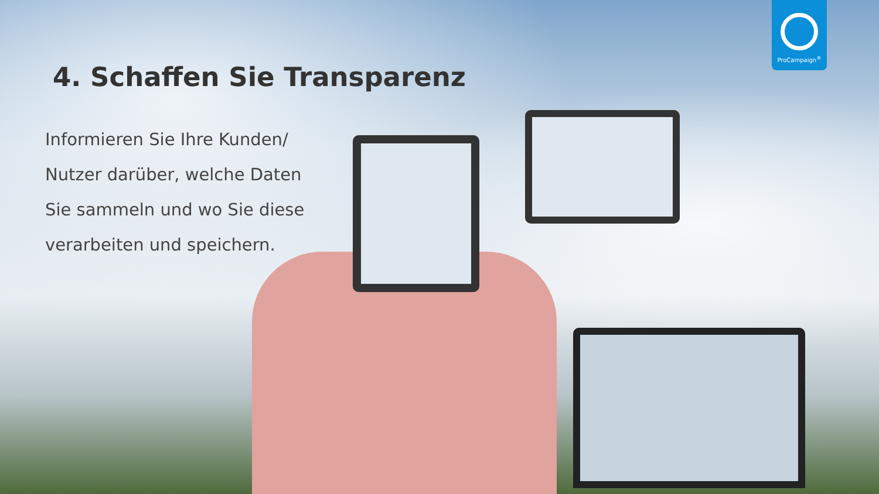ProCampaign<sup>®</sup>
4. Schaffen Sie Transparenz
Informieren Sie Ihre Kunden/ Nutzer darüber, welche Daten Sie sammeln und wo Sie diese verarbeiten und speichern.